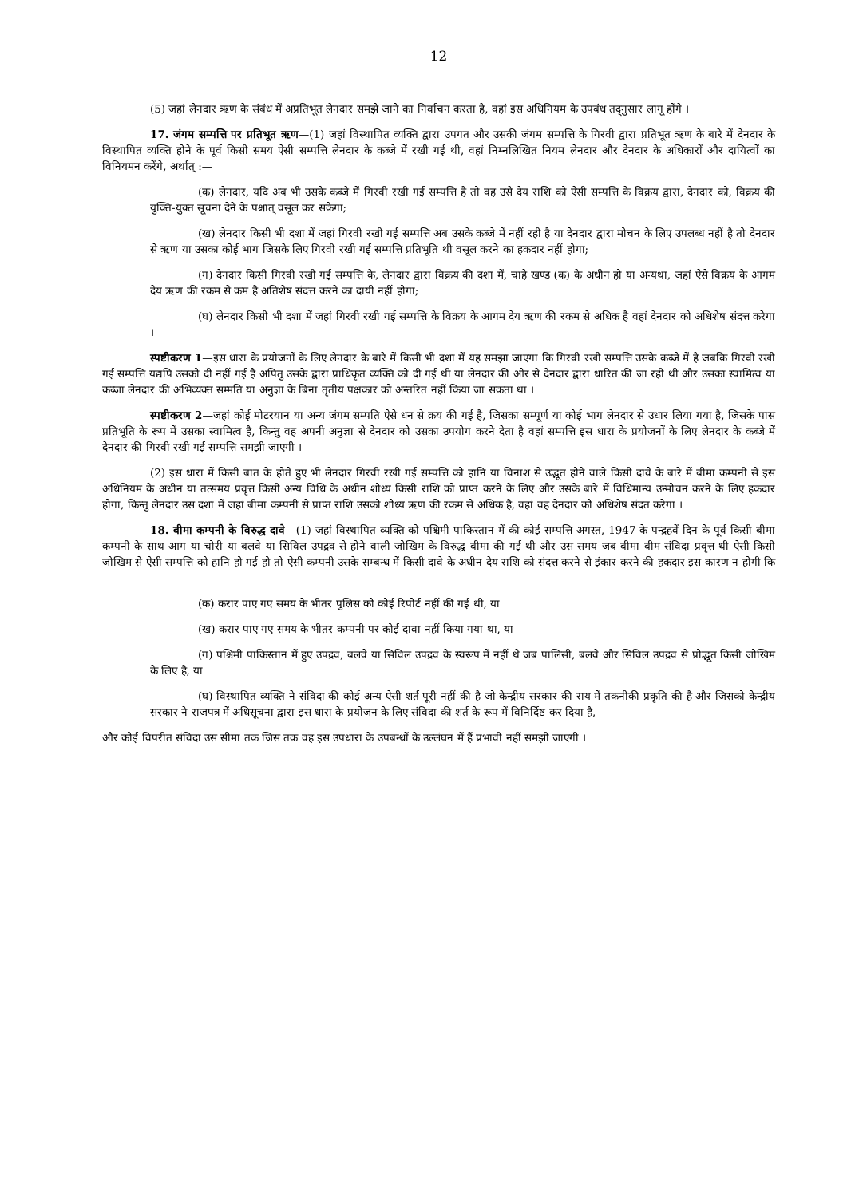12
(5) जहां लेनदार ऋण के संबंध में अप्रतिभूत लेनदार समझे जाने का निर्वाचन करता है, वहां इस अधिनियम के उपबंध तद्नुसार लागू होंगे ।
17. जंगम सम्पत्ति पर प्रतिभूत ऋण—(1) जहां विस्थापित व्यक्ति द्वारा उपगत और उसकी जंगम सम्पत्ति के गिरवी द्वारा प्रतिभूत ऋण के बारे में देनदार के विस्थापित व्यक्ति होने के पूर्व किसी समय ऐसी सम्पत्ति लेनदार के कब्जे में रखी गई थी, वहां निम्नलिखित नियम लेनदार और देनदार के अधिकारों और दायित्वों का विनियमन करेंगे, अर्थात् :—
(क) लेनदार, यदि अब भी उसके कब्जे में गिरवी रखी गई सम्पत्ति है तो वह उसे देय राशि को ऐसी सम्पत्ति के विक्रय द्वारा, देनदार को, विक्रय की युक्ति-युक्त सूचना देने के पश्चात् वसूल कर सकेगा;
(ख) लेनदार किसी भी दशा में जहां गिरवी रखी गई सम्पत्ति अब उसके कब्जे में नहीं रही है या देनदार द्वारा मोचन के लिए उपलब्ध नहीं है तो देनदार से ऋण या उसका कोई भाग जिसके लिए गिरवी रखी गई सम्पत्ति प्रतिभूति थी वसूल करने का हकदार नहीं होगा;
(ग) देनदार किसी गिरवी रखी गई सम्पत्ति के, लेनदार द्वारा विक्रय की दशा में, चाहे खण्ड (क) के अधीन हो या अन्यथा, जहां ऐसे विक्रय के आगम देय ऋण की रकम से कम है अतिशेष संदत्त करने का दायी नहीं होगा;
(घ) लेनदार किसी भी दशा में जहां गिरवी रखी गई सम्पत्ति के विक्रय के आगम देय ऋण की रकम से अधिक है वहां देनदार को अधिशेष संदत्त करेगा ।
स्पष्टीकरण 1—इस धारा के प्रयोजनों के लिए लेनदार के बारे में किसी भी दशा में यह समझा जाएगा कि गिरवी रखी सम्पत्ति उसके कब्जे में है जबकि गिरवी रखी गई सम्पत्ति यद्यपि उसको दी नहीं गई है अपितु उसके द्वारा प्राधिकृत व्यक्ति को दी गई थी या लेनदार की ओर से देनदार द्वारा धारित की जा रही थी और उसका स्वामित्व या कब्जा लेनदार की अभिव्यक्त सम्मति या अनुज्ञा के बिना तृतीय पक्षकार को अन्तरित नहीं किया जा सकता था ।
स्पष्टीकरण 2—जहां कोई मोटरयान या अन्य जंगम सम्पति ऐसे धन से क्रय की गई है, जिसका सम्पूर्ण या कोई भाग लेनदार से उधार लिया गया है, जिसके पास प्रतिभूति के रूप में उसका स्वामित्व है, किन्तु वह अपनी अनुज्ञा से देनदार को उसका उपयोग करने देता है वहां सम्पत्ति इस धारा के प्रयोजनों के लिए लेनदार के कब्जे में देनदार की गिरवी रखी गई सम्पत्ति समझी जाएगी ।
(2) इस धारा में किसी बात के होते हुए भी लेनदार गिरवी रखी गई सम्पत्ति को हानि या विनाश से उद्भूत होने वाले किसी दावे के बारे में बीमा कम्पनी से इस अधिनियम के अधीन या तत्समय प्रवृत्त किसी अन्य विधि के अधीन शोध्य किसी राशि को प्राप्त करने के लिए और उसके बारे में विधिमान्य उन्मोचन करने के लिए हकदार होगा, किन्तु लेनदार उस दशा में जहां बीमा कम्पनी से प्राप्त राशि उसको शोध्य ऋण की रकम से अधिक है, वहां वह देनदार को अधिशेष संदत करेगा ।
18. बीमा कम्पनी के विरुद्ध दावे—(1) जहां विस्थापित व्यक्ति को पश्चिमी पाकिस्तान में की कोई सम्पत्ति अगस्त, 1947 के पन्द्रहवें दिन के पूर्व किसी बीमा कम्पनी के साथ आग या चोरी या बलवे या सिविल उपद्रव से होने वाली जोखिम के विरुद्ध बीमा की गई थी और उस समय जब बीमा बीम संविदा प्रवृत्त थी ऐसी किसी जोखिम से ऐसी सम्पत्ति को हानि हो गई हो तो ऐसी कम्पनी उसके सम्बन्ध में किसी दावे के अधीन देय राशि को संदत्त करने से इंकार करने की हकदार इस कारण न होगी कि—
(क) करार पाए गए समय के भीतर पुलिस को कोई रिपोर्ट नहीं की गई थी, या
(ख) करार पाए गए समय के भीतर कम्पनी पर कोई दावा नहीं किया गया था, या
(ग) पश्चिमी पाकिस्तान में हुए उपद्रव, बलवे या सिविल उपद्रव के स्वरूप में नहीं थे जब पालिसी, बलवे और सिविल उपद्रव से प्रोद्भूत किसी जोखिम के लिए है, या
(घ) विस्थापित व्यक्ति ने संविदा की कोई अन्य ऐसी शर्त पूरी नहीं की है जो केन्द्रीय सरकार की राय में तकनीकी प्रकृति की है और जिसको केन्द्रीय सरकार ने राजपत्र में अधिसूचना द्वारा इस धारा के प्रयोजन के लिए संविदा की शर्त के रूप में विनिर्दिष्ट कर दिया है,
और कोई विपरीत संविदा उस सीमा तक जिस तक वह इस उपधारा के उपबन्धों के उल्लंघन में हैं प्रभावी नहीं समझी जाएगी ।